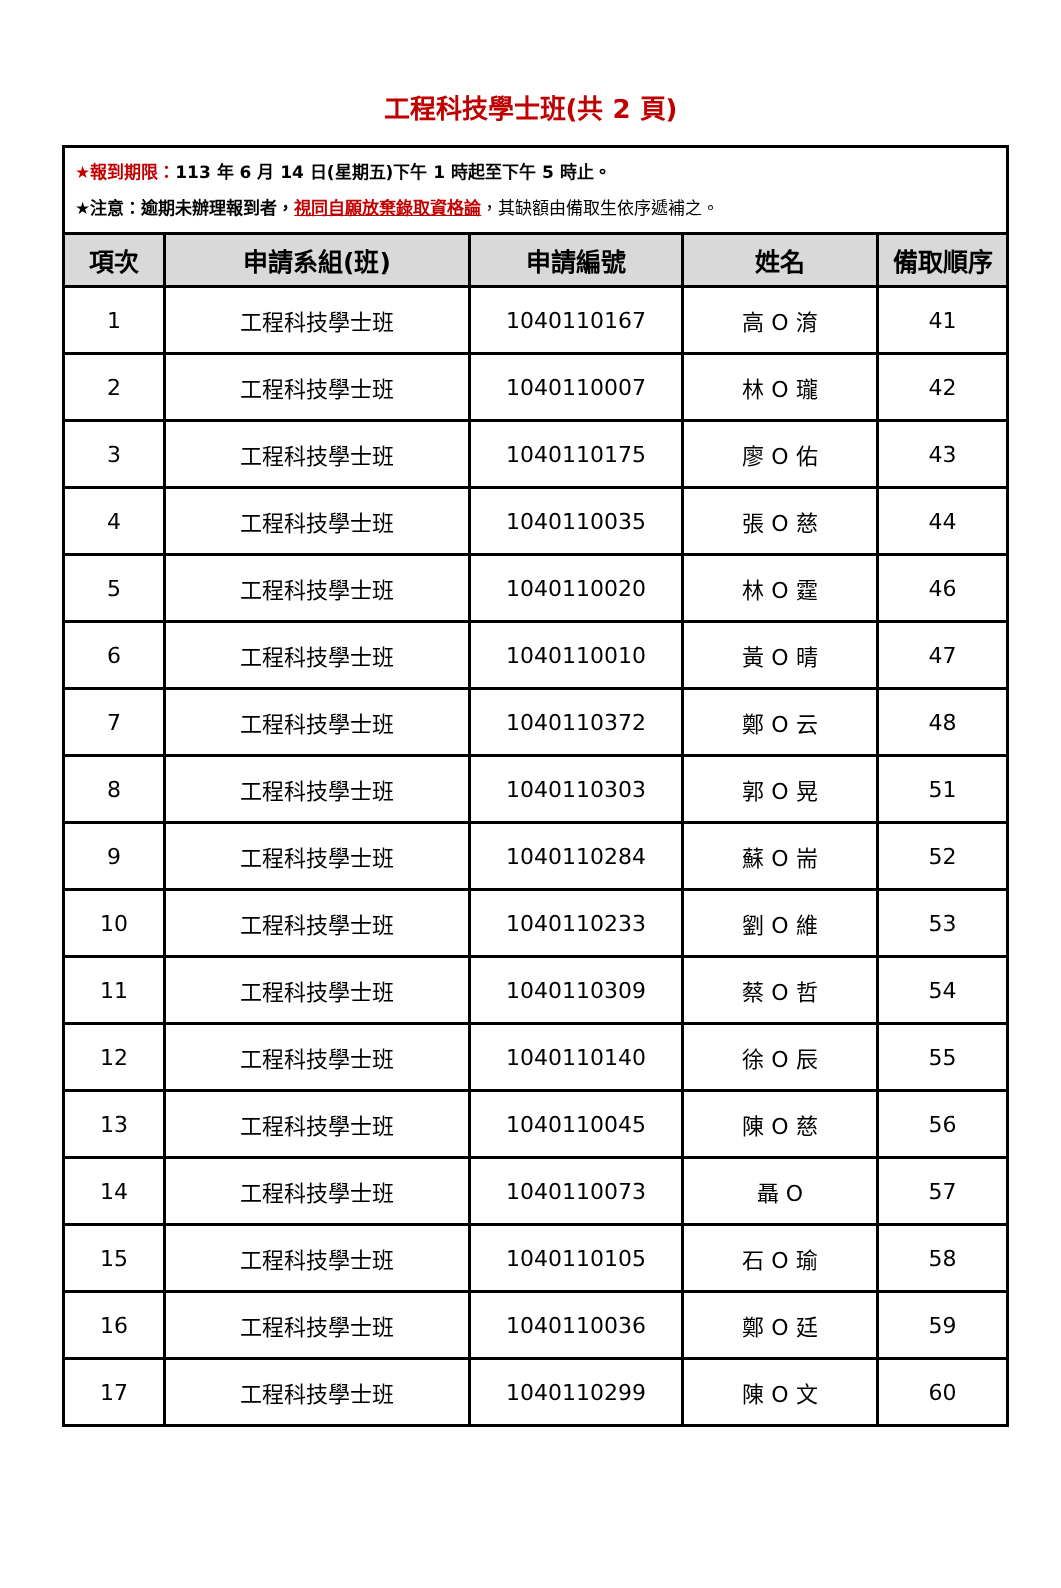工程科技學士班(共 2 頁)
| ★報到期限： 113 年 6 月 14 日(星期五)下午 1 時起至下午 5 時止。 ★注意：逾期未辦理報到者， 視同自願放棄錄取資格論 ，其缺額由備取生依序遞補之。 | | | | |
| 項次 | 申請系組(班) | 申請編號 | 姓名 | 備取順序 |
| 1 | 工程科技學士班 | 1040110167 | 高 O 淯 | 41 |
| 2 | 工程科技學士班 | 1040110007 | 林 O 瓏 | 42 |
| 3 | 工程科技學士班 | 1040110175 | 廖 O 佑 | 43 |
| 4 | 工程科技學士班 | 1040110035 | 張 O 慈 | 44 |
| 5 | 工程科技學士班 | 1040110020 | 林 O 霆 | 46 |
| 6 | 工程科技學士班 | 1040110010 | 黃 O 晴 | 47 |
| 7 | 工程科技學士班 | 1040110372 | 鄭 O 云 | 48 |
| 8 | 工程科技學士班 | 1040110303 | 郭 O 晃 | 51 |
| 9 | 工程科技學士班 | 1040110284 | 蘇 O 耑 | 52 |
| 10 | 工程科技學士班 | 1040110233 | 劉 O 維 | 53 |
| 11 | 工程科技學士班 | 1040110309 | 蔡 O 哲 | 54 |
| 12 | 工程科技學士班 | 1040110140 | 徐 O 辰 | 55 |
| 13 | 工程科技學士班 | 1040110045 | 陳 O 慈 | 56 |
| 14 | 工程科技學士班 | 1040110073 | 聶 O | 57 |
| 15 | 工程科技學士班 | 1040110105 | 石 O 瑜 | 58 |
| 16 | 工程科技學士班 | 1040110036 | 鄭 O 廷 | 59 |
| 17 | 工程科技學士班 | 1040110299 | 陳 O 文 | 60 |